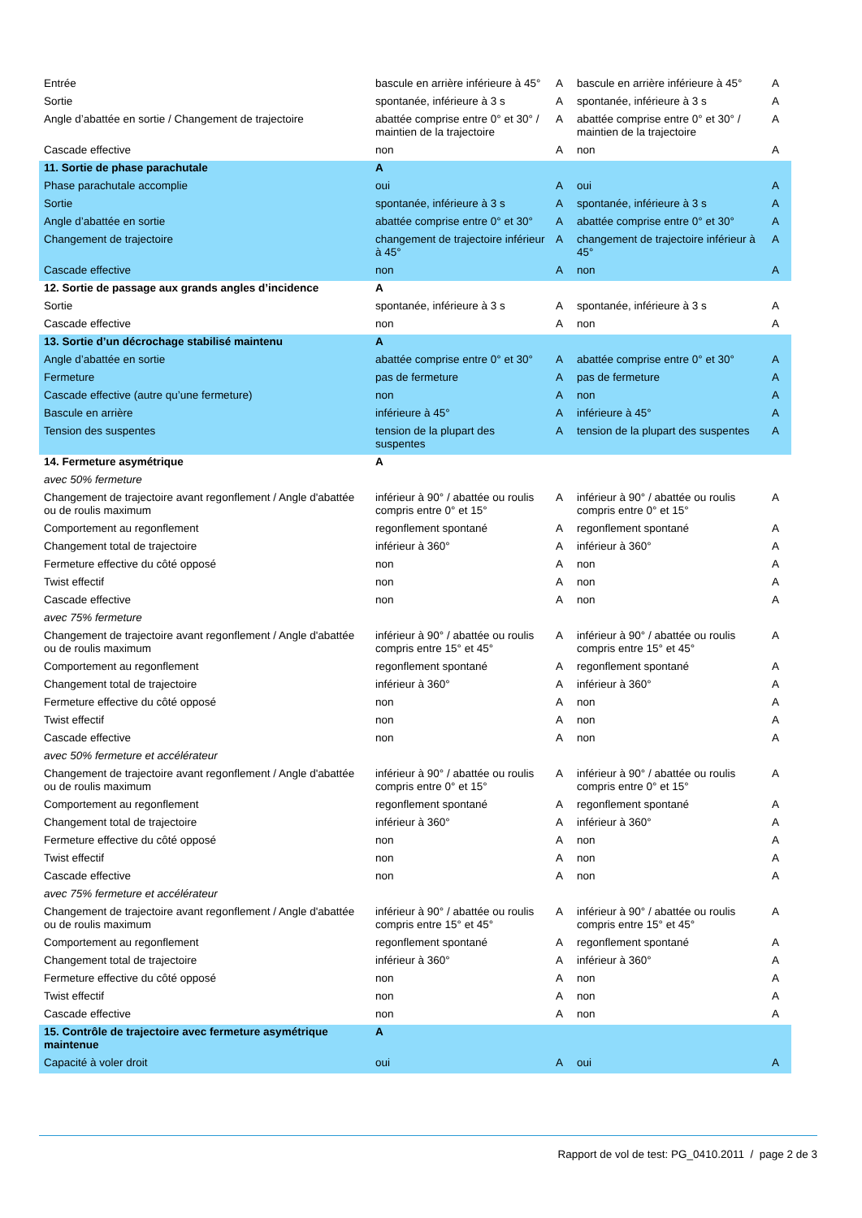| Entrée | bascule en arrière inférieure à 45° | A | bascule en arrière inférieure à 45° | A |
| Sortie | spontanée, inférieure à 3 s | A | spontanée, inférieure à 3 s | A |
| Angle d’abattée en sortie / Changement de trajectoire | abattée comprise entre 0° et 30° / maintien de la trajectoire | A | abattée comprise entre 0° et 30° / maintien de la trajectoire | A |
| Cascade effective | non | A | non | A |
| 11. Sortie de phase parachutale | A | | | |
| Phase parachutale accomplie | oui | A | oui | A |
| Sortie | spontanée, inférieure à 3 s | A | spontanée, inférieure à 3 s | A |
| Angle d’abattée en sortie | abattée comprise entre 0° et 30° | A | abattée comprise entre 0° et 30° | A |
| Changement de trajectoire | changement de trajectoire inférieur à 45° | A | changement de trajectoire inférieur à 45° | A |
| Cascade effective | non | A | non | A |
| 12. Sortie de passage aux grands angles d’incidence | A | | | |
| Sortie | spontanée, inférieure à 3 s | A | spontanée, inférieure à 3 s | A |
| Cascade effective | non | A | non | A |
| 13. Sortie d’un décrochage stabilisé maintenu | A | | | |
| Angle d’abattée en sortie | abattée comprise entre 0° et 30° | A | abattée comprise entre 0° et 30° | A |
| Fermeture | pas de fermeture | A | pas de fermeture | A |
| Cascade effective (autre qu’une fermeture) | non | A | non | A |
| Bascule en arrière | inférieure à 45° | A | inférieure à 45° | A |
| Tension des suspentes | tension de la plupart des suspentes | A | tension de la plupart des suspentes | A |
| 14. Fermeture asymétrique | A | | | |
| avec 50% fermeture | | | | |
| Changement de trajectoire avant regonflement / Angle d'abattée ou de roulis maximum | inférieur à 90° / abattée ou roulis compris entre 0° et 15° | A | inférieur à 90° / abattée ou roulis compris entre 0° et 15° | A |
| Comportement au regonflement | regonflement spontané | A | regonflement spontané | A |
| Changement total de trajectoire | inférieur à 360° | A | inférieur à 360° | A |
| Fermeture effective du côté opposé | non | A | non | A |
| Twist effectif | non | A | non | A |
| Cascade effective | non | A | non | A |
| avec 75% fermeture | | | | |
| Changement de trajectoire avant regonflement / Angle d'abattée ou de roulis maximum | inférieur à 90° / abattée ou roulis compris entre 15° et 45° | A | inférieur à 90° / abattée ou roulis compris entre 15° et 45° | A |
| Comportement au regonflement | regonflement spontané | A | regonflement spontané | A |
| Changement total de trajectoire | inférieur à 360° | A | inférieur à 360° | A |
| Fermeture effective du côté opposé | non | A | non | A |
| Twist effectif | non | A | non | A |
| Cascade effective | non | A | non | A |
| avec 50% fermeture et accélérateur | | | | |
| Changement de trajectoire avant regonflement / Angle d'abattée ou de roulis maximum | inférieur à 90° / abattée ou roulis compris entre 0° et 15° | A | inférieur à 90° / abattée ou roulis compris entre 0° et 15° | A |
| Comportement au regonflement | regonflement spontané | A | regonflement spontané | A |
| Changement total de trajectoire | inférieur à 360° | A | inférieur à 360° | A |
| Fermeture effective du côté opposé | non | A | non | A |
| Twist effectif | non | A | non | A |
| Cascade effective | non | A | non | A |
| avec 75% fermeture et accélérateur | | | | |
| Changement de trajectoire avant regonflement / Angle d'abattée ou de roulis maximum | inférieur à 90° / abattée ou roulis compris entre 15° et 45° | A | inférieur à 90° / abattée ou roulis compris entre 15° et 45° | A |
| Comportement au regonflement | regonflement spontané | A | regonflement spontané | A |
| Changement total de trajectoire | inférieur à 360° | A | inférieur à 360° | A |
| Fermeture effective du côté opposé | non | A | non | A |
| Twist effectif | non | A | non | A |
| Cascade effective | non | A | non | A |
| 15. Contrôle de trajectoire avec fermeture asymétrique maintenue | A | | | |
| Capacité à voler droit | oui | A | oui | A |
Rapport de vol de test: PG_0410.2011 / page 2 de 3